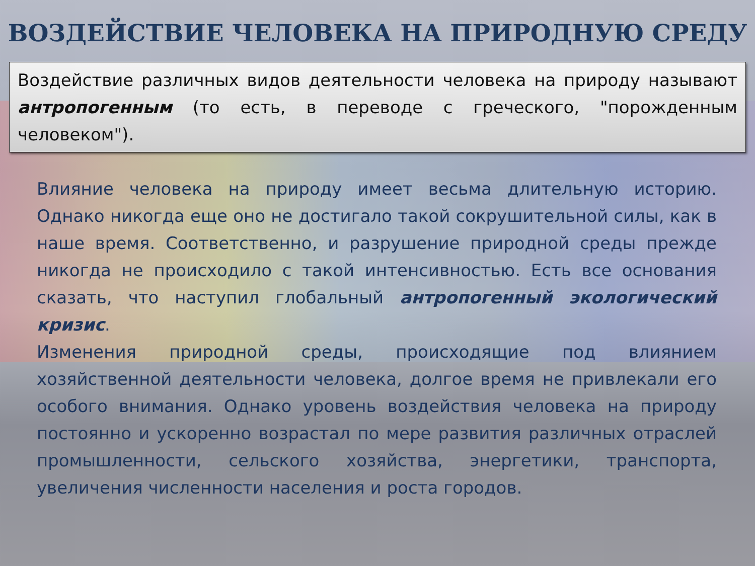ВОЗДЕЙСТВИЕ ЧЕЛОВЕКА НА ПРИРОДНУЮ СРЕДУ
Воздействие различных видов деятельности человека на природу называют антропогенным (то есть, в переводе с греческого, "порожденным человеком").
Влияние человека на природу имеет весьма длительную историю. Однако никогда еще оно не достигало такой сокрушительной силы, как в наше время. Соответственно, и разрушение природной среды прежде никогда не происходило с такой интенсивностью. Есть все основания сказать, что наступил глобальный антропогенный экологический кризис.
Изменения природной среды, происходящие под влиянием хозяйственной деятельности человека, долгое время не привлекали его особого внимания. Однако уровень воздействия человека на природу постоянно и ускоренно возрастал по мере развития различных отраслей промышленности, сельского хозяйства, энергетики, транспорта, увеличения численности населения и роста городов.